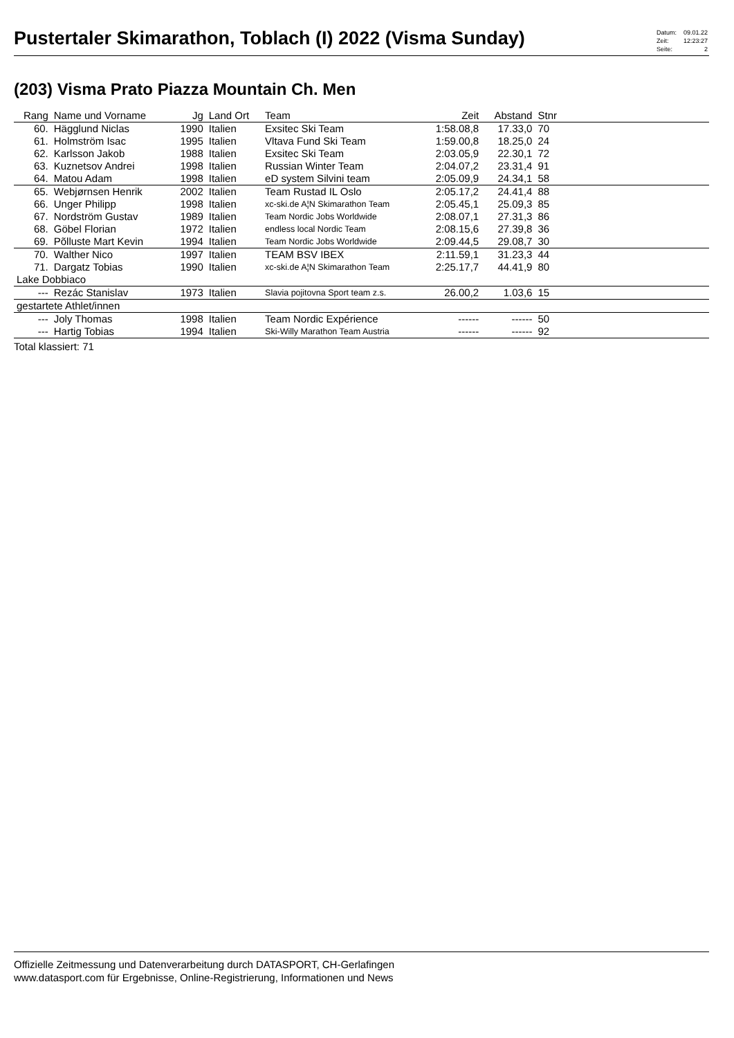Pustertaler Skimarathon, Toblach (I) 2022 (Visma Sunday)
| Datum: | 09.01.22 |
| Zeit: | 12:23:27 |
| Seite: | 2 |
(203) Visma Prato Piazza Mountain Ch. Men
| Rang | Name und Vorname | Jg | Land Ort | Team | Zeit | Abstand | Stnr | |
| --- | --- | --- | --- | --- | --- | --- | --- | --- |
| 60. | Hägglund Niclas | 1990 | Italien | Exsitec Ski Team | 1:58.08,8 | 17.33,0 | 70 | |
| 61. | Holmström Isac | 1995 | Italien | Vltava Fund Ski Team | 1:59.00,8 | 18.25,0 | 24 | |
| 62. | Karlsson Jakob | 1988 | Italien | Exsitec Ski Team | 2:03.05,9 | 22.30,1 | 72 | |
| 63. | Kuznetsov Andrei | 1998 | Italien | Russian Winter Team | 2:04.07,2 | 23.31,4 | 91 | |
| 64. | Matou Adam | 1998 | Italien | eD system Silvini team | 2:05.09,9 | 24.34,1 | 58 | |
| 65. | Webjørnsen Henrik | 2002 | Italien | Team Rustad IL Oslo | 2:05.17,2 | 24.41,4 | 88 | |
| 66. | Unger Philipp | 1998 | Italien | xc-ski.de A¦N Skimarathon Team | 2:05.45,1 | 25.09,3 | 85 | |
| 67. | Nordström Gustav | 1989 | Italien | Team Nordic Jobs Worldwide | 2:08.07,1 | 27.31,3 | 86 | |
| 68. | Göbel Florian | 1972 | Italien | endless local Nordic Team | 2:08.15,6 | 27.39,8 | 36 | |
| 69. | Põlluste Mart Kevin | 1994 | Italien | Team Nordic Jobs Worldwide | 2:09.44,5 | 29.08,7 | 30 | |
| 70. | Walther Nico | 1997 | Italien | TEAM BSV IBEX | 2:11.59,1 | 31.23,3 | 44 | |
| 71. | Dargatz Tobias | 1990 | Italien | xc-ski.de A¦N Skimarathon Team | 2:25.17,7 | 44.41,9 | 80 | |
| Lake Dobbiaco | | | | | | | | |
| --- | Rezác Stanislav | 1973 | Italien | Slavia pojitovna Sport team z.s. | 26.00,2 | 1.03,6 | 15 | |
| gestartete Athlet/innen | | | | | | | | |
| --- | Joly Thomas | 1998 | Italien | Team Nordic Expérience | ------ | ------ | 50 | |
| --- | Hartig Tobias | 1994 | Italien | Ski-Willy Marathon Team Austria | ------ | ------ | 92 | |
| Total klassiert: 71 | | | | | | | | |
Offizielle Zeitmessung und Datenverarbeitung durch DATASPORT, CH-Gerlafingen
www.datasport.com für Ergebnisse, Online-Registrierung, Informationen und News